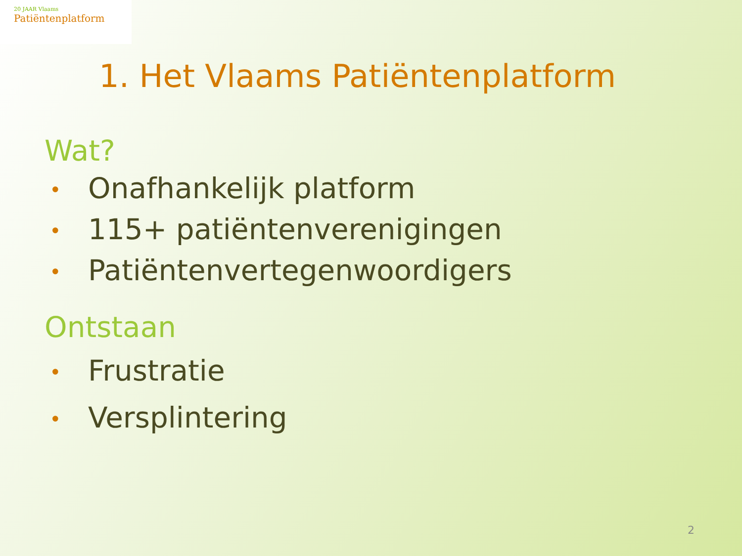20 JAAR Vlaams
Patiëntenplatform
1. Het Vlaams Patiëntenplatform
Wat?
• Onafhankelijk platform
• 115+ patiëntenverenigingen
• Patiëntenvertegenwoordigers
Ontstaan
• Frustratie
• Versplintering
2